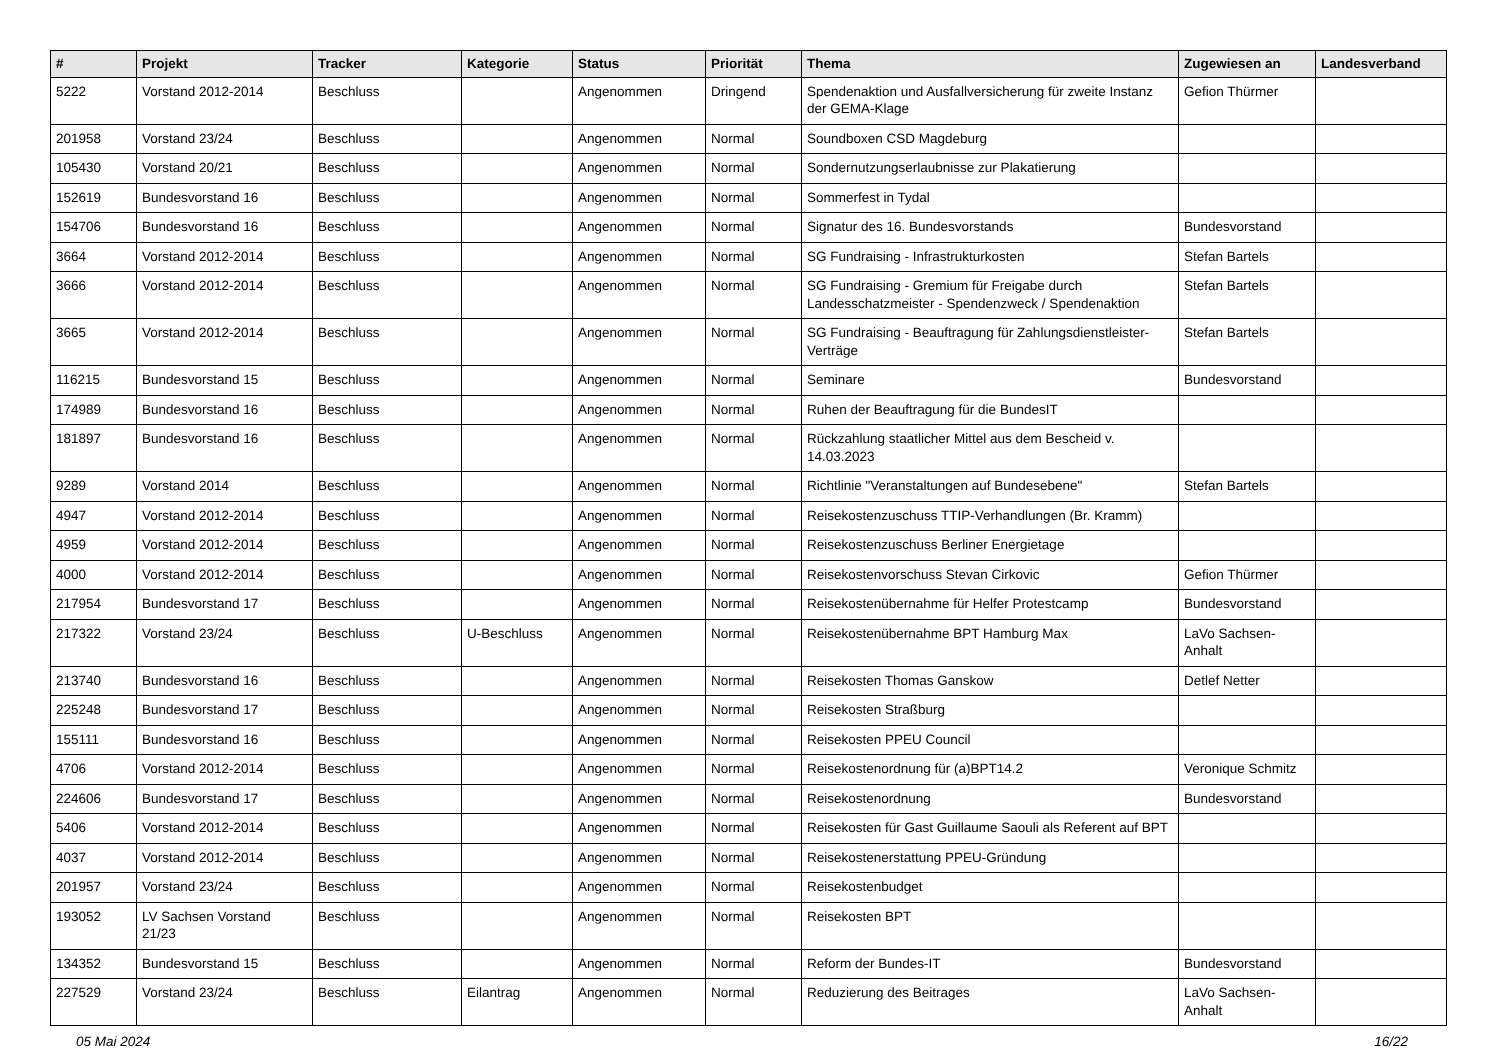| # | Projekt | Tracker | Kategorie | Status | Priorität | Thema | Zugewiesen an | Landesverband |
| --- | --- | --- | --- | --- | --- | --- | --- | --- |
| 5222 | Vorstand 2012-2014 | Beschluss | | Angenommen | Dringend | Spendenaktion und Ausfallversicherung für zweite Instanz der GEMA-Klage | Gefion Thürmer | |
| 201958 | Vorstand 23/24 | Beschluss | | Angenommen | Normal | Soundboxen CSD Magdeburg | | |
| 105430 | Vorstand 20/21 | Beschluss | | Angenommen | Normal | Sondernutzungserlaubnisse zur Plakatierung | | |
| 152619 | Bundesvorstand 16 | Beschluss | | Angenommen | Normal | Sommerfest in Tydal | | |
| 154706 | Bundesvorstand 16 | Beschluss | | Angenommen | Normal | Signatur des 16. Bundesvorstands | Bundesvorstand | |
| 3664 | Vorstand 2012-2014 | Beschluss | | Angenommen | Normal | SG Fundraising - Infrastrukturkosten | Stefan Bartels | |
| 3666 | Vorstand 2012-2014 | Beschluss | | Angenommen | Normal | SG Fundraising - Gremium für Freigabe durch Landesschatzmeister - Spendenzweck / Spendenaktion | Stefan Bartels | |
| 3665 | Vorstand 2012-2014 | Beschluss | | Angenommen | Normal | SG Fundraising - Beauftragung für Zahlungsdienstleister-Verträge | Stefan Bartels | |
| 116215 | Bundesvorstand 15 | Beschluss | | Angenommen | Normal | Seminare | Bundesvorstand | |
| 174989 | Bundesvorstand 16 | Beschluss | | Angenommen | Normal | Ruhen der Beauftragung für die BundesIT | | |
| 181897 | Bundesvorstand 16 | Beschluss | | Angenommen | Normal | Rückzahlung staatlicher Mittel aus dem Bescheid v. 14.03.2023 | | |
| 9289 | Vorstand 2014 | Beschluss | | Angenommen | Normal | Richtlinie "Veranstaltungen auf Bundesebene" | Stefan Bartels | |
| 4947 | Vorstand 2012-2014 | Beschluss | | Angenommen | Normal | Reisekostenzuschuss TTIP-Verhandlungen (Br. Kramm) | | |
| 4959 | Vorstand 2012-2014 | Beschluss | | Angenommen | Normal | Reisekostenzuschuss Berliner Energietage | | |
| 4000 | Vorstand 2012-2014 | Beschluss | | Angenommen | Normal | Reisekostenvorschuss Stevan Cirkovic | Gefion Thürmer | |
| 217954 | Bundesvorstand 17 | Beschluss | | Angenommen | Normal | Reisekostenübernahme für Helfer Protestcamp | Bundesvorstand | |
| 217322 | Vorstand 23/24 | Beschluss | U-Beschluss | Angenommen | Normal | Reisekostenübernahme BPT Hamburg Max | LaVo Sachsen-Anhalt | |
| 213740 | Bundesvorstand 16 | Beschluss | | Angenommen | Normal | Reisekosten Thomas Ganskow | Detlef Netter | |
| 225248 | Bundesvorstand 17 | Beschluss | | Angenommen | Normal | Reisekosten Straßburg | | |
| 155111 | Bundesvorstand 16 | Beschluss | | Angenommen | Normal | Reisekosten PPEU Council | | |
| 4706 | Vorstand 2012-2014 | Beschluss | | Angenommen | Normal | Reisekostenordnung für (a)BPT14.2 | Veronique Schmitz | |
| 224606 | Bundesvorstand 17 | Beschluss | | Angenommen | Normal | Reisekostenordnung | Bundesvorstand | |
| 5406 | Vorstand 2012-2014 | Beschluss | | Angenommen | Normal | Reisekosten für Gast Guillaume Saouli als Referent auf BPT | | |
| 4037 | Vorstand 2012-2014 | Beschluss | | Angenommen | Normal | Reisekostenerstattung PPEU-Gründung | | |
| 201957 | Vorstand 23/24 | Beschluss | | Angenommen | Normal | Reisekostenbudget | | |
| 193052 | LV Sachsen Vorstand 21/23 | Beschluss | | Angenommen | Normal | Reisekosten BPT | | |
| 134352 | Bundesvorstand 15 | Beschluss | | Angenommen | Normal | Reform der Bundes-IT | Bundesvorstand | |
| 227529 | Vorstand 23/24 | Beschluss | Eilantrag | Angenommen | Normal | Reduzierung des Beitrages | LaVo Sachsen-Anhalt | |
05 Mai 2024 16/22